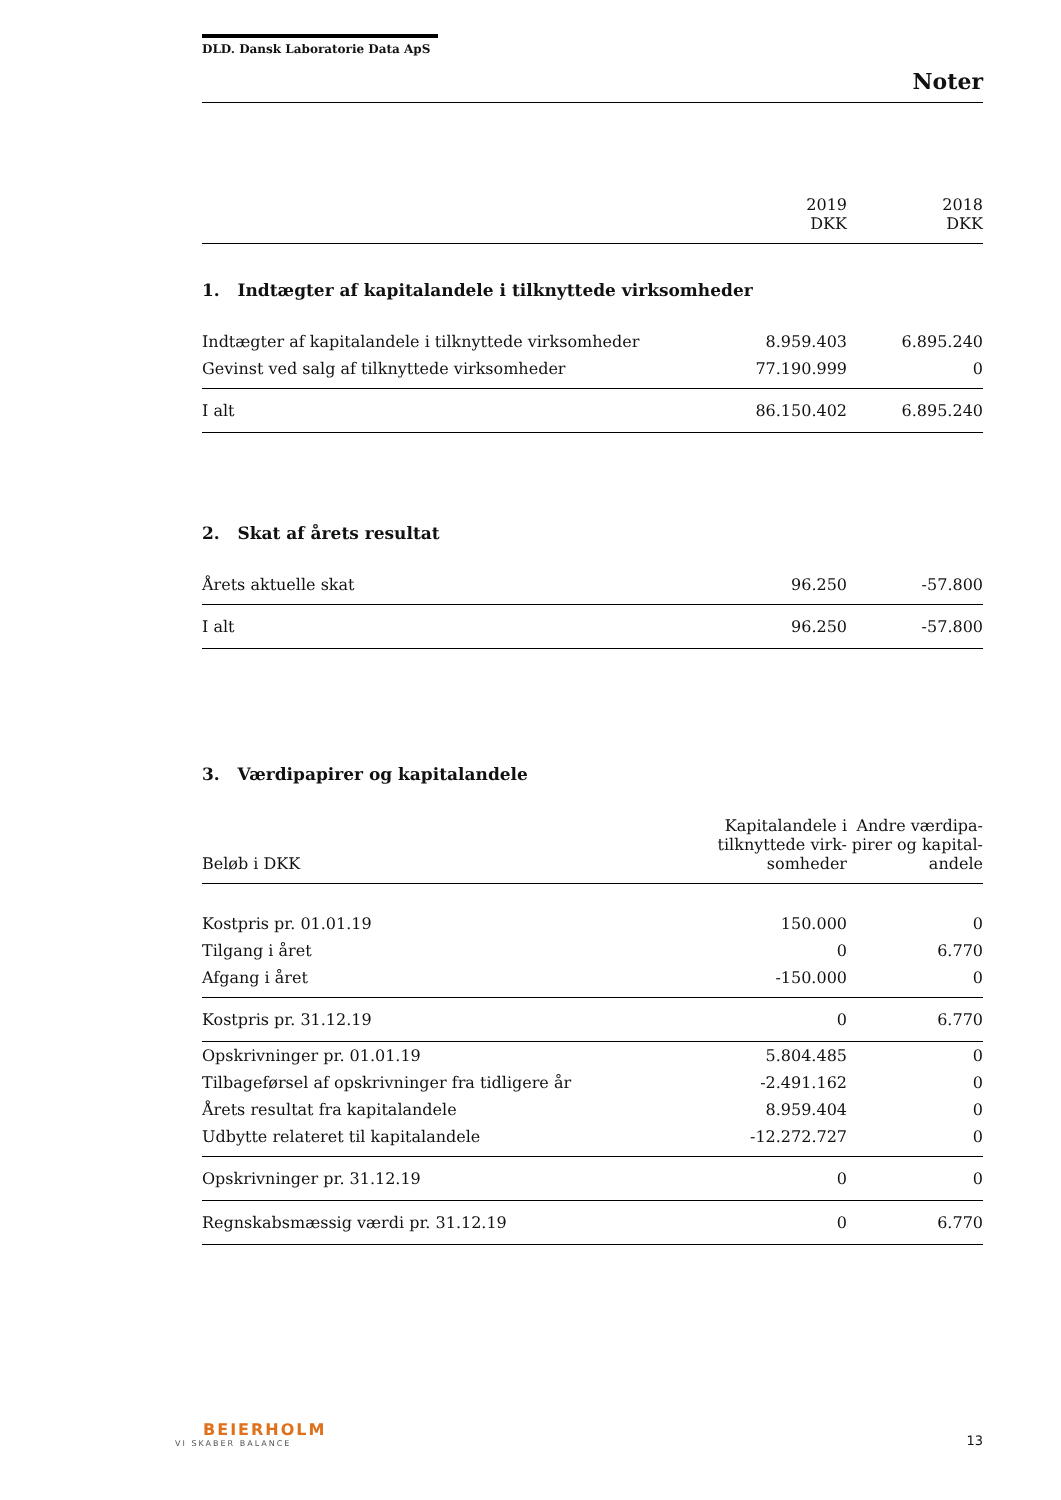DLD. Dansk Laboratorie Data ApS
Noter
| | 2019 DKK | 2018 DKK |
| --- | --- | --- |
1. Indtægter af kapitalandele i tilknyttede virksomheder
| Indtægter af kapitalandele i tilknyttede virksomheder | 8.959.403 | 6.895.240 |
| Gevinst ved salg af tilknyttede virksomheder | 77.190.999 | 0 |
| I alt | 86.150.402 | 6.895.240 |
2. Skat af årets resultat
| Årets aktuelle skat | 96.250 | -57.800 |
| I alt | 96.250 | -57.800 |
3. Værdipapirer og kapitalandele
| Beløb i DKK | Kapitalandele i tilknyttede virk-somheder | Andre værdipa-pirer og kapital-andele |
| --- | --- | --- |
| Kostpris pr. 01.01.19 | 150.000 | 0 |
| Tilgang i året | 0 | 6.770 |
| Afgang i året | -150.000 | 0 |
| Kostpris pr. 31.12.19 | 0 | 6.770 |
| Opskrivninger pr. 01.01.19 | 5.804.485 | 0 |
| Tilbageførsel af opskrivninger fra tidligere år | -2.491.162 | 0 |
| Årets resultat fra kapitalandele | 8.959.404 | 0 |
| Udbytte relateret til kapitalandele | -12.272.727 | 0 |
| Opskrivninger pr. 31.12.19 | 0 | 0 |
| Regnskabsmæssig værdi pr. 31.12.19 | 0 | 6.770 |
BEIERHOLM
VI SKABER BALANCE
13